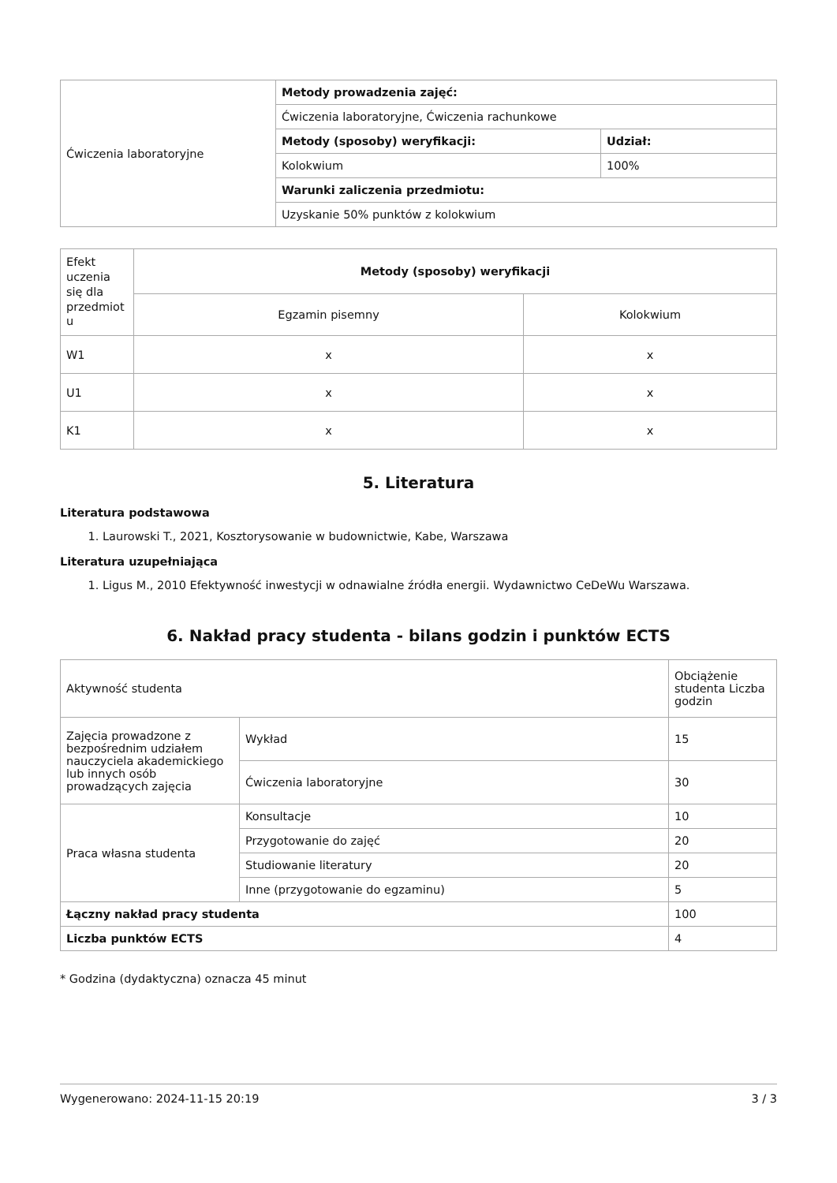| Ćwiczenia laboratoryjne | Metody prowadzenia zajęć: | |
| | Ćwiczenia laboratoryjne, Ćwiczenia rachunkowe | |
| | Metody (sposoby) weryfikacji: | Udział: |
| | Kolokwium | 100% |
| | Warunki zaliczenia przedmiotu: | |
| | Uzyskanie 50% punktów z kolokwium | |
| Efekt uczenia się dla przedmiot u | Metody (sposoby) weryfikacji | |
| | Egzamin pisemny | Kolokwium |
| W1 | x | x |
| U1 | x | x |
| K1 | x | x |
5. Literatura
Literatura podstawowa
1. Laurowski T., 2021, Kosztorysowanie w budownictwie, Kabe, Warszawa
Literatura uzupełniająca
1. Ligus M., 2010 Efektywność inwestycji w odnawialne źródła energii. Wydawnictwo CeDeWu Warszawa.
6. Nakład pracy studenta - bilans godzin i punktów ECTS
| Aktywność studenta | | Obciążenie studenta Liczba godzin |
| Zajęcia prowadzone z bezpośrednim udziałem nauczyciela akademickiego lub innych osób prowadzących zajęcia | Wykład | 15 |
| | Ćwiczenia laboratoryjne | 30 |
| Praca własna studenta | Konsultacje | 10 |
| | Przygotowanie do zajęć | 20 |
| | Studiowanie literatury | 20 |
| | Inne (przygotowanie do egzaminu) | 5 |
| Łączny nakład pracy studenta | | 100 |
| Liczba punktów ECTS | | 4 |
* Godzina (dydaktyczna) oznacza 45 minut
Wygenerowano: 2024-11-15 20:19 3 / 3